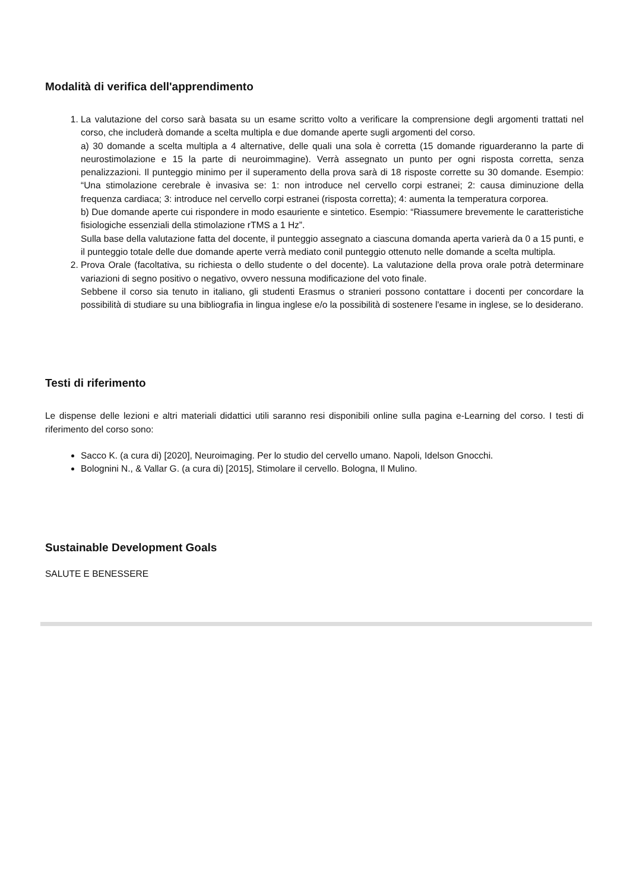Modalità di verifica dell'apprendimento
1. La valutazione del corso sarà basata su un esame scritto volto a verificare la comprensione degli argomenti trattati nel corso, che includerà domande a scelta multipla e due domande aperte sugli argomenti del corso.
a) 30 domande a scelta multipla a 4 alternative, delle quali una sola è corretta (15 domande riguarderanno la parte di neurostimolazione e 15 la parte di neuroimmagine). Verrà assegnato un punto per ogni risposta corretta, senza penalizzazioni. Il punteggio minimo per il superamento della prova sarà di 18 risposte corrette su 30 domande. Esempio: “Una stimolazione cerebrale è invasiva se: 1: non introduce nel cervello corpi estranei; 2: causa diminuzione della frequenza cardiaca; 3: introduce nel cervello corpi estranei (risposta corretta); 4: aumenta la temperatura corporea.
b) Due domande aperte cui rispondere in modo esauriente e sintetico. Esempio: “Riassumere brevemente le caratteristiche fisiologiche essenziali della stimolazione rTMS a 1 Hz”.
Sulla base della valutazione fatta del docente, il punteggio assegnato a ciascuna domanda aperta varierà da 0 a 15 punti, e il punteggio totale delle due domande aperte verrà mediato conil punteggio ottenuto nelle domande a scelta multipla.
2. Prova Orale (facoltativa, su richiesta o dello studente o del docente). La valutazione della prova orale potrà determinare variazioni di segno positivo o negativo, ovvero nessuna modificazione del voto finale.
Sebbene il corso sia tenuto in italiano, gli studenti Erasmus o stranieri possono contattare i docenti per concordare la possibilità di studiare su una bibliografia in lingua inglese e/o la possibilità di sostenere l'esame in inglese, se lo desiderano.
Testi di riferimento
Le dispense delle lezioni e altri materiali didattici utili saranno resi disponibili online sulla pagina e-Learning del corso. I testi di riferimento del corso sono:
Sacco K. (a cura di) [2020], Neuroimaging. Per lo studio del cervello umano. Napoli, Idelson Gnocchi.
Bolognini N., & Vallar G. (a cura di) [2015], Stimolare il cervello. Bologna, Il Mulino.
Sustainable Development Goals
SALUTE E BENESSERE